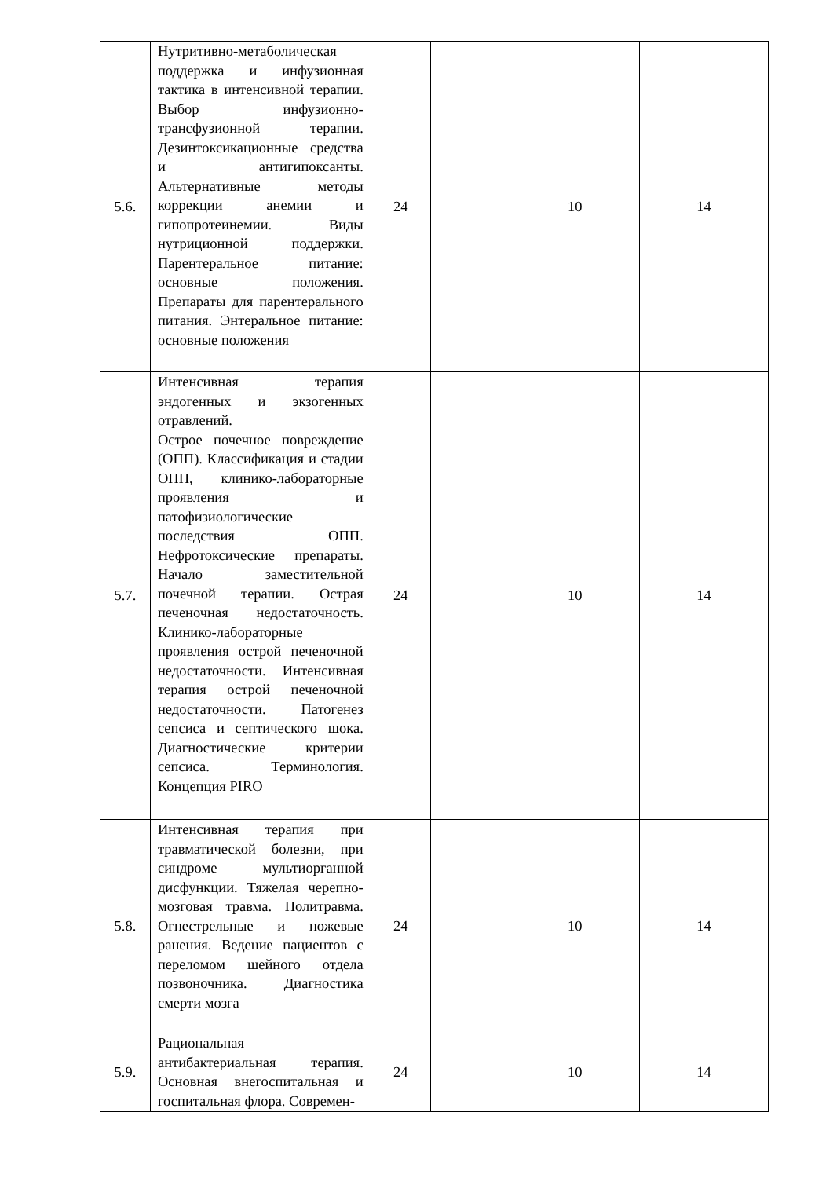| 5.6. | Нутритивно-метаболическая поддержка и инфузионная тактика в интенсивной терапии. Выбор инфузионно-трансфузионной терапии. Дезинтоксикационные средства и антигипоксанты. Альтернативные методы коррекции анемии и гипопротеинемии. Виды нутриционной поддержки. Парентеральное питание: основные положения. Препараты для парентерального питания. Энтеральное питание: основные положения | 24 | | 10 | 14 |
| 5.7. | Интенсивная терапия эндогенных и экзогенных отравлений. Острое почечное повреждение (ОПП). Классификация и стадии ОПП, клинико-лабораторные проявления и патофизиологические последствия ОПП. Нефротоксические препараты. Начало заместительной почечной терапии. Острая печеночная недостаточность. Клинико-лабораторные проявления острой печеночной недостаточности. Интенсивная терапия острой печеночной недостаточности. Патогенез сепсиса и септического шока. Диагностические критерии сепсиса. Терминология. Концепция PIRO | 24 | | 10 | 14 |
| 5.8. | Интенсивная терапия при травматической болезни, при синдроме мультиорганной дисфункции. Тяжелая черепно-мозговая травма. Политравма. Огнестрельные и ножевые ранения. Ведение пациентов с переломом шейного отдела позвоночника. Диагностика смерти мозга | 24 | | 10 | 14 |
| 5.9. | Рациональная антибактериальная терапия. Основная внегоспитальная и госпитальная флора. Современ- | 24 | | 10 | 14 |